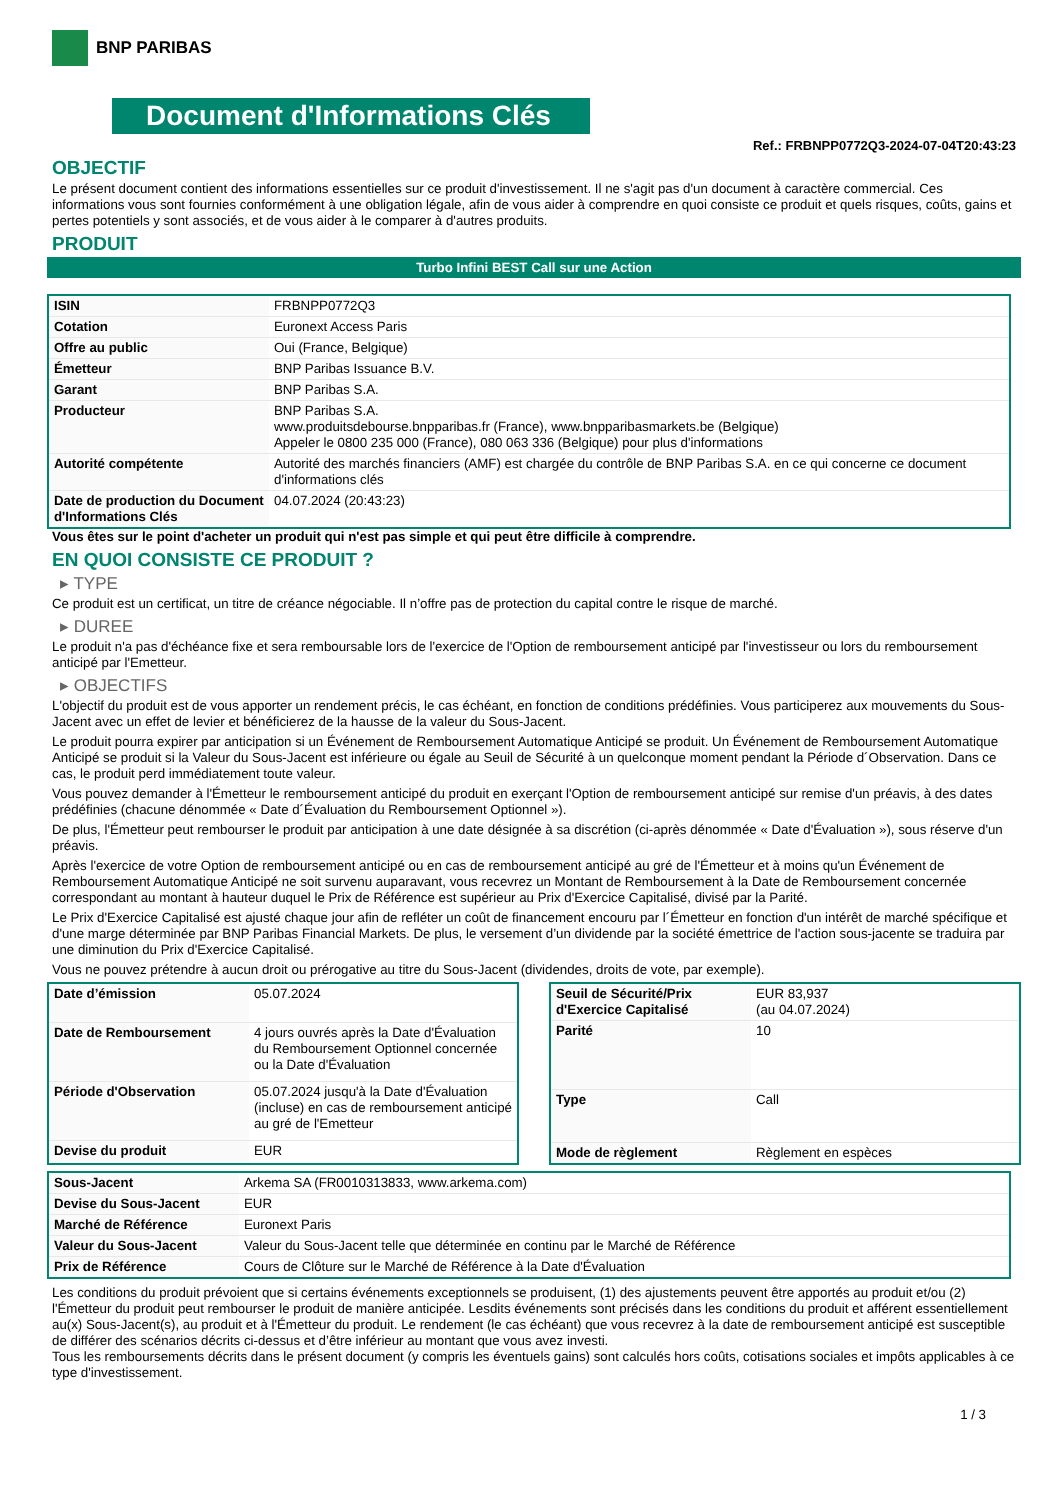BNP PARIBAS
Document d'Informations Clés
Ref.: FRBNPP0772Q3-2024-07-04T20:43:23
OBJECTIF
Le présent document contient des informations essentielles sur ce produit d'investissement. Il ne s'agit pas d'un document à caractère commercial. Ces informations vous sont fournies conformément à une obligation légale, afin de vous aider à comprendre en quoi consiste ce produit et quels risques, coûts, gains et pertes potentiels y sont associés, et de vous aider à le comparer à d'autres produits.
PRODUIT
Turbo Infini BEST Call sur une Action
| ISIN | FRBNPP0772Q3 |
| Cotation | Euronext Access Paris |
| Offre au public | Oui (France, Belgique) |
| Émetteur | BNP Paribas Issuance B.V. |
| Garant | BNP Paribas S.A. |
| Producteur | BNP Paribas S.A. www.produitsdebourse.bnpparibas.fr (France), www.bnpparibasmarkets.be (Belgique) Appeler le 0800 235 000 (France), 080 063 336 (Belgique) pour plus d'informations |
| Autorité compétente | Autorité des marchés financiers (AMF) est chargée du contrôle de BNP Paribas S.A. en ce qui concerne ce document d'informations clés |
| Date de production du Document d'Informations Clés | 04.07.2024 (20:43:23) |
Vous êtes sur le point d'acheter un produit qui n'est pas simple et qui peut être difficile à comprendre.
EN QUOI CONSISTE CE PRODUIT ?
▸ TYPE
Ce produit est un certificat, un titre de créance négociable. Il n’offre pas de protection du capital contre le risque de marché.
▸ DUREE
Le produit n'a pas d'échéance fixe et sera remboursable lors de l'exercice de l'Option de remboursement anticipé par l'investisseur ou lors du remboursement anticipé par l'Emetteur.
▸ OBJECTIFS
L'objectif du produit est de vous apporter un rendement précis, le cas échéant, en fonction de conditions prédéfinies. Vous participerez aux mouvements du Sous-Jacent avec un effet de levier et bénéficierez de la hausse de la valeur du Sous-Jacent.
Le produit pourra expirer par anticipation si un Événement de Remboursement Automatique Anticipé se produit. Un Événement de Remboursement Automatique Anticipé se produit si la Valeur du Sous-Jacent est inférieure ou égale au Seuil de Sécurité à un quelconque moment pendant la Période d´Observation. Dans ce cas, le produit perd immédiatement toute valeur.
Vous pouvez demander à l'Émetteur le remboursement anticipé du produit en exerçant l'Option de remboursement anticipé sur remise d'un préavis, à des dates prédéfinies (chacune dénommée « Date d´Évaluation du Remboursement Optionnel »).
De plus, l'Émetteur peut rembourser le produit par anticipation à une date désignée à sa discrétion (ci-après dénommée « Date d'Évaluation »), sous réserve d'un préavis.
Après l'exercice de votre Option de remboursement anticipé ou en cas de remboursement anticipé au gré de l'Émetteur et à moins qu'un Événement de Remboursement Automatique Anticipé ne soit survenu auparavant, vous recevrez un Montant de Remboursement à la Date de Remboursement concernée correspondant au montant à hauteur duquel le Prix de Référence est supérieur au Prix d'Exercice Capitalisé, divisé par la Parité.
Le Prix d'Exercice Capitalisé est ajusté chaque jour afin de refléter un coût de financement encouru par l´Émetteur en fonction d'un intérêt de marché spécifique et d'une marge déterminée par BNP Paribas Financial Markets. De plus, le versement d’un dividende par la société émettrice de l'action sous-jacente se traduira par une diminution du Prix d'Exercice Capitalisé.
Vous ne pouvez prétendre à aucun droit ou prérogative au titre du Sous-Jacent (dividendes, droits de vote, par exemple).
| Date d’émission | 05.07.2024 |
| Date de Remboursement | 4 jours ouvrés après la Date d'Évaluation du Remboursement Optionnel concernée ou la Date d'Évaluation |
| Période d'Observation | 05.07.2024 jusqu'à la Date d'Évaluation (incluse) en cas de remboursement anticipé au gré de l'Emetteur |
| Devise du produit | EUR |
| Seuil de Sécurité/Prix d'Exercice Capitalisé | EUR 83,937 (au 04.07.2024) |
| Parité | 10 |
| Type | Call |
| Mode de règlement | Règlement en espèces |
| Sous-Jacent | Arkema SA (FR0010313833, www.arkema.com) |
| Devise du Sous-Jacent | EUR |
| Marché de Référence | Euronext Paris |
| Valeur du Sous-Jacent | Valeur du Sous-Jacent telle que déterminée en continu par le Marché de Référence |
| Prix de Référence | Cours de Clôture sur le Marché de Référence à la Date d'Évaluation |
Les conditions du produit prévoient que si certains événements exceptionnels se produisent, (1) des ajustements peuvent être apportés au produit et/ou (2) l'Émetteur du produit peut rembourser le produit de manière anticipée. Lesdits événements sont précisés dans les conditions du produit et afférent essentiellement au(x) Sous-Jacent(s), au produit et à l'Émetteur du produit. Le rendement (le cas échéant) que vous recevrez à la date de remboursement anticipé est susceptible de différer des scénarios décrits ci-dessus et d’être inférieur au montant que vous avez investi.
Tous les remboursements décrits dans le présent document (y compris les éventuels gains) sont calculés hors coûts, cotisations sociales et impôts applicables à ce type d'investissement.
1 / 3